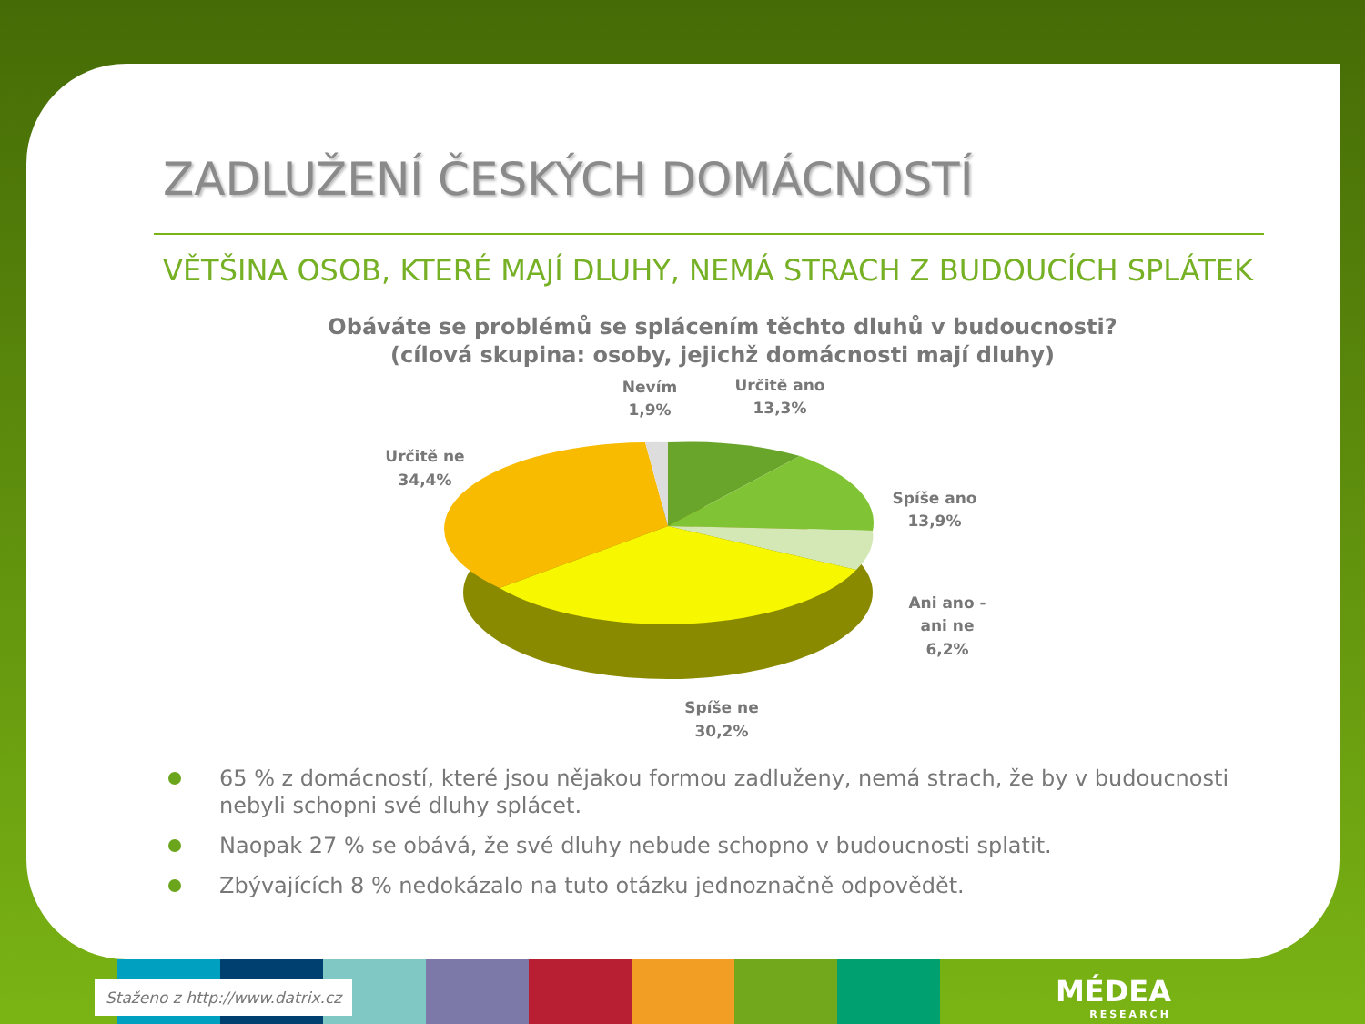ZADLUŽENÍ ČESKÝCH DOMÁCNOSTÍ
VĚTŠINA OSOB, KTERÉ MAJÍ DLUHY, NEMÁ STRACH Z BUDOUCÍCH SPLÁTEK
Obáváte se problémů se splácením těchto dluhů v budoucnosti?
(cílová skupina: osoby, jejichž domácnosti mají dluhy)
Nevím
1,9%
Určitě ano
13,3%
Spíše ano
13,9%
Ani ano -
ani ne
6,2%
Spíše ne
30,2%
Určitě ne
34,4%
65 % z domácností, které jsou nějakou formou zadluženy, nemá strach, že by v budoucnosti nebyli schopni své dluhy splácet.
Naopak 27 % se obává, že své dluhy nebude schopno v budoucnosti splatit.
Zbývajících 8 % nedokázalo na tuto otázku jednoznačně odpovědět.
Staženo z http://www.datrix.cz MÉDEA
RESEARCH